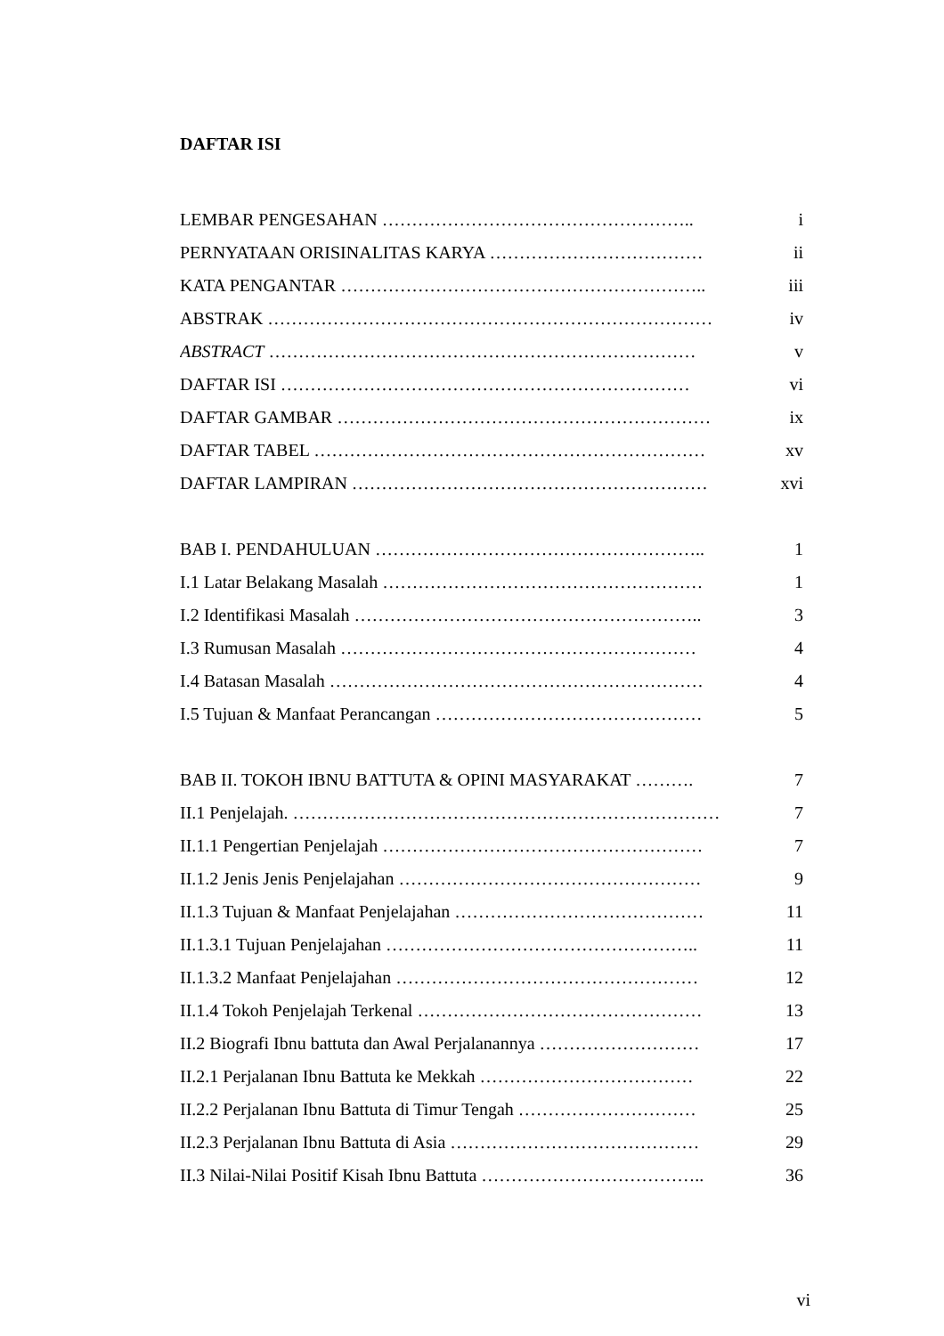DAFTAR ISI
LEMBAR PENGESAHAN …………………………………………….. i
PERNYATAAN ORISINALITAS KARYA ……………………………… ii
KATA PENGANTAR …………………………………………………….. iii
ABSTRAK ………………………………………………………………… iv
ABSTRACT ……………………………………………………………… v
DAFTAR ISI …………………………………………………………… vi
DAFTAR GAMBAR ……………………………………………………… ix
DAFTAR TABEL ………………………………………………………… xv
DAFTAR LAMPIRAN …………………………………………………… xvi
BAB I. PENDAHULUAN ……………………………………………….. 1
I.1 Latar Belakang Masalah ……………………………………………… 1
I.2 Identifikasi Masalah ………………………………………………….. 3
I.3 Rumusan Masalah …………………………………………………… 4
I.4 Batasan Masalah ……………………………………………………… 4
I.5 Tujuan & Manfaat Perancangan ……………………………………… 5
BAB II. TOKOH IBNU BATTUTA & OPINI MASYARAKAT ………. 7
II.1 Penjelajah. ……………………………………………………………… 7
II.1.1 Pengertian Penjelajah ……………………………………………… 7
II.1.2 Jenis Jenis Penjelajahan …………………………………………… 9
II.1.3 Tujuan & Manfaat Penjelajahan …………………………………… 11
II.1.3.1 Tujuan Penjelajahan …………………………………………….. 11
II.1.3.2 Manfaat Penjelajahan …………………………………………… 12
II.1.4 Tokoh Penjelajah Terkenal ………………………………………… 13
II.2 Biografi Ibnu battuta dan Awal Perjalanannya ……………………… 17
II.2.1 Perjalanan Ibnu Battuta ke Mekkah ……………………………… 22
II.2.2 Perjalanan Ibnu Battuta di Timur Tengah ………………………… 25
II.2.3 Perjalanan Ibnu Battuta di Asia …………………………………… 29
II.3 Nilai-Nilai Positif Kisah Ibnu Battuta ……………………………….. 36
vi